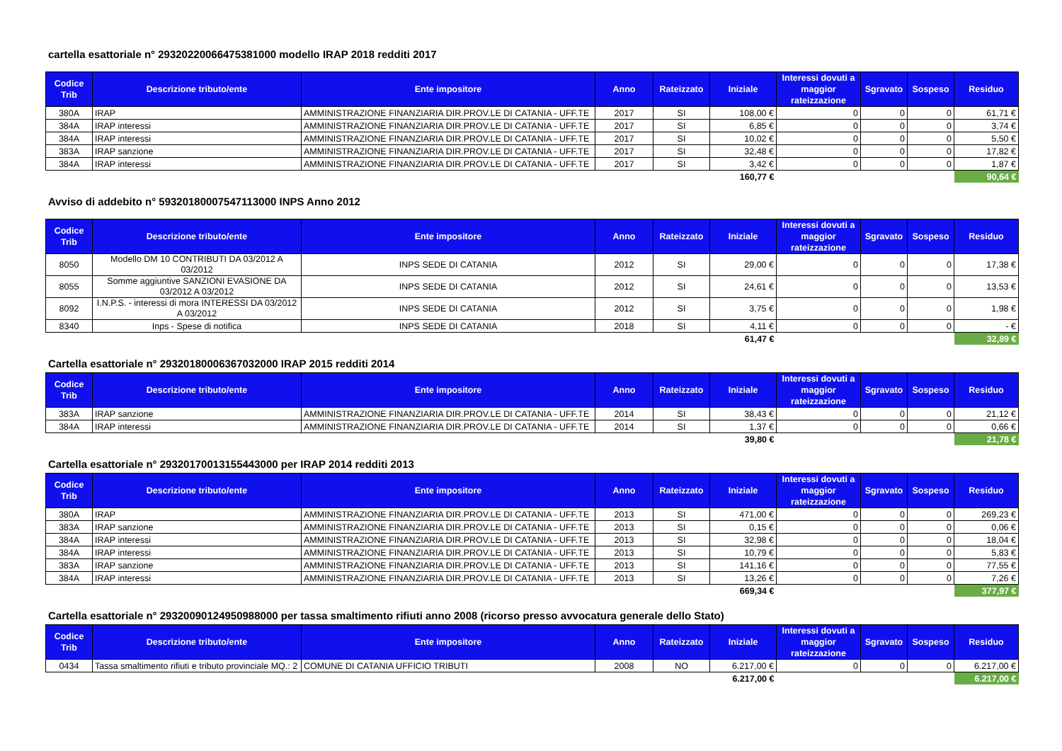cartella esattoriale n° 29320220066475381000 modello IRAP 2018 redditi 2017
| Codice Trib | Descrizione tributo/ente | Ente impositore | Anno | Rateizzato | Iniziale | Interessi dovuti a maggior rateizzazione | Sgravato | Sospeso | Residuo |
| --- | --- | --- | --- | --- | --- | --- | --- | --- | --- |
| 380A | IRAP | AMMINISTRAZIONE FINANZIARIA DIR.PROV.LE DI CATANIA - UFF.TE | 2017 | SI | 108,00 € | 0 | 0 | 0 | 61,71 € |
| 384A | IRAP interessi | AMMINISTRAZIONE FINANZIARIA DIR.PROV.LE DI CATANIA - UFF.TE | 2017 | SI | 6,85 € | 0 | 0 | 0 | 3,74 € |
| 384A | IRAP interessi | AMMINISTRAZIONE FINANZIARIA DIR.PROV.LE DI CATANIA - UFF.TE | 2017 | SI | 10,02 € | 0 | 0 | 0 | 5,50 € |
| 383A | IRAP sanzione | AMMINISTRAZIONE FINANZIARIA DIR.PROV.LE DI CATANIA - UFF.TE | 2017 | SI | 32,48 € | 0 | 0 | 0 | 17,82 € |
| 384A | IRAP interessi | AMMINISTRAZIONE FINANZIARIA DIR.PROV.LE DI CATANIA - UFF.TE | 2017 | SI | 3,42 € | 0 | 0 | 0 | 1,87 € |
| | | | | | 160,77 € | | | | 90,64 € |
Avviso di addebito n° 59320180007547113000 INPS Anno 2012
| Codice Trib | Descrizione tributo/ente | Ente impositore | Anno | Rateizzato | Iniziale | Interessi dovuti a maggior rateizzazione | Sgravato | Sospeso | Residuo |
| --- | --- | --- | --- | --- | --- | --- | --- | --- | --- |
| 8050 | Modello DM 10 CONTRIBUTI DA 03/2012 A 03/2012 | INPS SEDE DI CATANIA | 2012 | SI | 29,00 € | 0 | 0 | 0 | 17,38 € |
| 8055 | Somme aggiuntive SANZIONI EVASIONE DA 03/2012 A 03/2012 | INPS SEDE DI CATANIA | 2012 | SI | 24,61 € | 0 | 0 | 0 | 13,53 € |
| 8092 | I.N.P.S. - interessi di mora INTERESSI DA 03/2012 A 03/2012 | INPS SEDE DI CATANIA | 2012 | SI | 3,75 € | 0 | 0 | 0 | 1,98 € |
| 8340 | Inps - Spese di notifica | INPS SEDE DI CATANIA | 2018 | SI | 4,11 € | 0 | 0 | 0 | - € |
| | | | | | 61,47 € | | | | 32,89 € |
Cartella esattoriale n° 29320180006367032000 IRAP 2015 redditi 2014
| Codice Trib | Descrizione tributo/ente | Ente impositore | Anno | Rateizzato | Iniziale | Interessi dovuti a maggior rateizzazione | Sgravato | Sospeso | Residuo |
| --- | --- | --- | --- | --- | --- | --- | --- | --- | --- |
| 383A | IRAP sanzione | AMMINISTRAZIONE FINANZIARIA DIR.PROV.LE DI CATANIA - UFF.TE | 2014 | SI | 38,43 € | 0 | 0 | 0 | 21,12 € |
| 384A | IRAP interessi | AMMINISTRAZIONE FINANZIARIA DIR.PROV.LE DI CATANIA - UFF.TE | 2014 | SI | 1,37 € | 0 | 0 | 0 | 0,66 € |
| | | | | | 39,80 € | | | | 21,78 € |
Cartella esattoriale n° 29320170013155443000 per IRAP 2014 redditi 2013
| Codice Trib | Descrizione tributo/ente | Ente impositore | Anno | Rateizzato | Iniziale | Interessi dovuti a maggior rateizzazione | Sgravato | Sospeso | Residuo |
| --- | --- | --- | --- | --- | --- | --- | --- | --- | --- |
| 380A | IRAP | AMMINISTRAZIONE FINANZIARIA DIR.PROV.LE DI CATANIA - UFF.TE | 2013 | SI | 471,00 € | 0 | 0 | 0 | 269,23 € |
| 383A | IRAP sanzione | AMMINISTRAZIONE FINANZIARIA DIR.PROV.LE DI CATANIA - UFF.TE | 2013 | SI | 0,15 € | 0 | 0 | 0 | 0,06 € |
| 384A | IRAP interessi | AMMINISTRAZIONE FINANZIARIA DIR.PROV.LE DI CATANIA - UFF.TE | 2013 | SI | 32,98 € | 0 | 0 | 0 | 18,04 € |
| 384A | IRAP interessi | AMMINISTRAZIONE FINANZIARIA DIR.PROV.LE DI CATANIA - UFF.TE | 2013 | SI | 10,79 € | 0 | 0 | 0 | 5,83 € |
| 383A | IRAP sanzione | AMMINISTRAZIONE FINANZIARIA DIR.PROV.LE DI CATANIA - UFF.TE | 2013 | SI | 141,16 € | 0 | 0 | 0 | 77,55 € |
| 384A | IRAP interessi | AMMINISTRAZIONE FINANZIARIA DIR.PROV.LE DI CATANIA - UFF.TE | 2013 | SI | 13,26 € | 0 | 0 | 0 | 7,26 € |
| | | | | | 669,34 € | | | | 377,97 € |
Cartella esattoriale n° 29320090124950988000 per tassa smaltimento rifiuti anno 2008 (ricorso presso avvocatura generale dello Stato)
| Codice Trib | Descrizione tributo/ente | Ente impositore | Anno | Rateizzato | Iniziale | Interessi dovuti a maggior rateizzazione | Sgravato | Sospeso | Residuo |
| --- | --- | --- | --- | --- | --- | --- | --- | --- | --- |
| 0434 | Tassa smaltimento rifiuti e tributo provinciale MQ.: 2 | COMUNE DI CATANIA UFFICIO TRIBUTI | 2008 | NO | 6.217,00 € | 0 | 0 | 0 | 6.217,00 € |
| | | | | | 6.217,00 € | | | | 6.217,00 € |